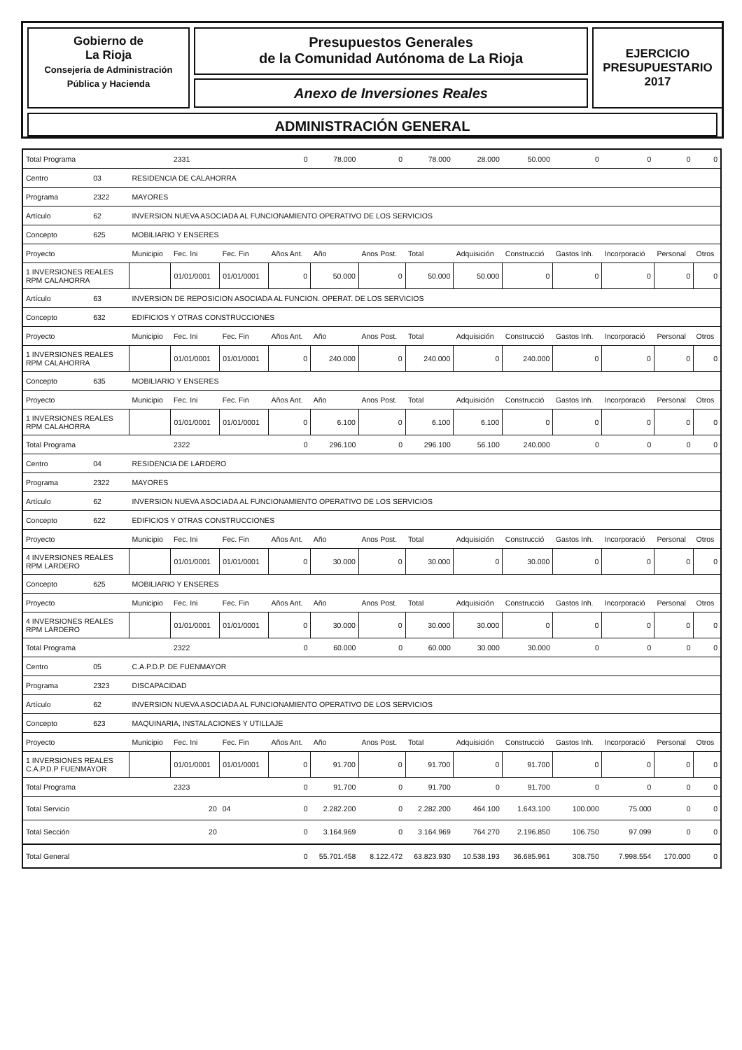Gobierno de
La Rioja
Consejería de Administración
Pública y Hacienda
Presupuestos Generales
de la Comunidad Autónoma de La Rioja
Anexo de Inversiones Reales
EJERCICIO
PRESUPUESTARIO
2017
ADMINISTRACIÓN GENERAL
| Total Programa | | | 2331 | | 0 | 78.000 | 0 | 78.000 | 28.000 | 50.000 | 0 | 0 | 0 | 0 |
| Centro | 03 | RESIDENCIA DE CALAHORRA | | | | | | | | | | | | |
| Programa | 2322 | MAYORES | | | | | | | | | | | | |
| Artículo | 62 | INVERSION NUEVA ASOCIADA AL FUNCIONAMIENTO OPERATIVO DE LOS SERVICIOS | | | | | | | | | | | | |
| Concepto | 625 | MOBILIARIO Y ENSERES | | | | | | | | | | | | |
| Proyecto | | Municipio | Fec. Ini | Fec. Fin | Años Ant. | Año | Anos Post. | Total | Adquisición | Construcció | Gastos Inh. | Incorporació | Personal | Otros |
| 1 INVERSIONES REALES RPM CALAHORRA | | | 01/01/0001 | 01/01/0001 | 0 | 50.000 | 0 | 50.000 | 50.000 | 0 | 0 | 0 | 0 | 0 |
| Artículo | 63 | INVERSION DE REPOSICION ASOCIADA AL FUNCION. OPERAT. DE LOS SERVICIOS | | | | | | | | | | | | |
| Concepto | 632 | EDIFICIOS Y OTRAS CONSTRUCCIONES | | | | | | | | | | | | |
| Proyecto | | Municipio | Fec. Ini | Fec. Fin | Años Ant. | Año | Anos Post. | Total | Adquisición | Construcció | Gastos Inh. | Incorporació | Personal | Otros |
| 1 INVERSIONES REALES RPM CALAHORRA | | | 01/01/0001 | 01/01/0001 | 0 | 240.000 | 0 | 240.000 | 0 | 240.000 | 0 | 0 | 0 | 0 |
| Concepto | 635 | MOBILIARIO Y ENSERES | | | | | | | | | | | | |
| Proyecto | | Municipio | Fec. Ini | Fec. Fin | Años Ant. | Año | Anos Post. | Total | Adquisición | Construcció | Gastos Inh. | Incorporació | Personal | Otros |
| 1 INVERSIONES REALES RPM CALAHORRA | | | 01/01/0001 | 01/01/0001 | 0 | 6.100 | 0 | 6.100 | 6.100 | 0 | 0 | 0 | 0 | 0 |
| Total Programa | | | 2322 | | 0 | 296.100 | 0 | 296.100 | 56.100 | 240.000 | 0 | 0 | 0 | 0 |
| Centro | 04 | RESIDENCIA DE LARDERO | | | | | | | | | | | | |
| Programa | 2322 | MAYORES | | | | | | | | | | | | |
| Artículo | 62 | INVERSION NUEVA ASOCIADA AL FUNCIONAMIENTO OPERATIVO DE LOS SERVICIOS | | | | | | | | | | | | |
| Concepto | 622 | EDIFICIOS Y OTRAS CONSTRUCCIONES | | | | | | | | | | | | |
| Proyecto | | Municipio | Fec. Ini | Fec. Fin | Años Ant. | Año | Anos Post. | Total | Adquisición | Construcció | Gastos Inh. | Incorporació | Personal | Otros |
| 4 INVERSIONES REALES RPM LARDERO | | | 01/01/0001 | 01/01/0001 | 0 | 30.000 | 0 | 30.000 | 0 | 30.000 | 0 | 0 | 0 | 0 |
| Concepto | 625 | MOBILIARIO Y ENSERES | | | | | | | | | | | | |
| Proyecto | | Municipio | Fec. Ini | Fec. Fin | Años Ant. | Año | Anos Post. | Total | Adquisición | Construcció | Gastos Inh. | Incorporació | Personal | Otros |
| 4 INVERSIONES REALES RPM LARDERO | | | 01/01/0001 | 01/01/0001 | 0 | 30.000 | 0 | 30.000 | 30.000 | 0 | 0 | 0 | 0 | 0 |
| Total Programa | | | 2322 | | 0 | 60.000 | 0 | 60.000 | 30.000 | 30.000 | 0 | 0 | 0 | 0 |
| Centro | 05 | C.A.P.D.P. DE FUENMAYOR | | | | | | | | | | | | |
| Programa | 2323 | DISCAPACIDAD | | | | | | | | | | | | |
| Artículo | 62 | INVERSION NUEVA ASOCIADA AL FUNCIONAMIENTO OPERATIVO DE LOS SERVICIOS | | | | | | | | | | | | |
| Concepto | 623 | MAQUINARIA, INSTALACIONES Y UTILLAJE | | | | | | | | | | | | |
| Proyecto | | Municipio | Fec. Ini | Fec. Fin | Años Ant. | Año | Anos Post. | Total | Adquisición | Construcció | Gastos Inh. | Incorporació | Personal | Otros |
| 1 INVERSIONES REALES C.A.P.D.P FUENMAYOR | | | 01/01/0001 | 01/01/0001 | 0 | 91.700 | 0 | 91.700 | 0 | 91.700 | 0 | 0 | 0 | 0 |
| Total Programa | | | 2323 | | 0 | 91.700 | 0 | 91.700 | 0 | 91.700 | 0 | 0 | 0 | 0 |
| Total Servicio | | | 20 | 04 | 0 | 2.282.200 | 0 | 2.282.200 | 464.100 | 1.643.100 | 100.000 | 75.000 | 0 | 0 |
| Total Sección | | | 20 | | 0 | 3.164.969 | 0 | 3.164.969 | 764.270 | 2.196.850 | 106.750 | 97.099 | 0 | 0 |
| Total General | | | | | 0 | 55.701.458 | 8.122.472 | 63.823.930 | 10.538.193 | 36.685.961 | 308.750 | 7.998.554 | 170.000 | 0 |